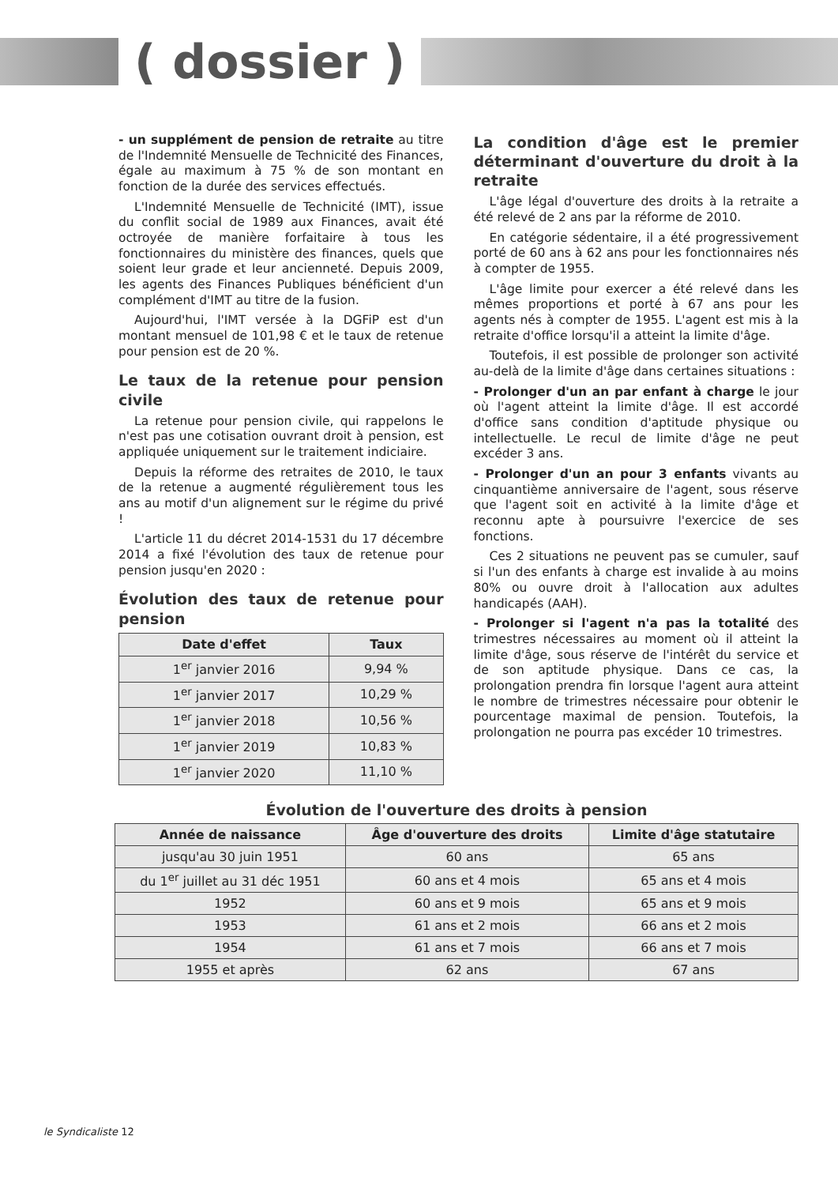( dossier )
- un supplément de pension de retraite au titre de l'Indemnité Mensuelle de Technicité des Finances, égale au maximum à 75 % de son montant en fonction de la durée des services effectués.
L'Indemnité Mensuelle de Technicité (IMT), issue du conflit social de 1989 aux Finances, avait été octroyée de manière forfaitaire à tous les fonctionnaires du ministère des finances, quels que soient leur grade et leur ancienneté. Depuis 2009, les agents des Finances Publiques bénéficient d'un complément d'IMT au titre de la fusion.
Aujourd'hui, l'IMT versée à la DGFiP est d'un montant mensuel de 101,98 € et le taux de retenue pour pension est de 20 %.
Le taux de la retenue pour pension civile
La retenue pour pension civile, qui rappelons le n'est pas une cotisation ouvrant droit à pension, est appliquée uniquement sur le traitement indiciaire.
Depuis la réforme des retraites de 2010, le taux de la retenue a augmenté régulièrement tous les ans au motif d'un alignement sur le régime du privé !
L'article 11 du décret 2014-1531 du 17 décembre 2014 a fixé l'évolution des taux de retenue pour pension jusqu'en 2020 :
Évolution des taux de retenue pour pension
| Date d'effet | Taux |
| --- | --- |
| 1<sup>er</sup> janvier 2016 | 9,94 % |
| 1<sup>er</sup> janvier 2017 | 10,29 % |
| 1<sup>er</sup> janvier 2018 | 10,56 % |
| 1<sup>er</sup> janvier 2019 | 10,83 % |
| 1<sup>er</sup> janvier 2020 | 11,10 % |
La condition d'âge est le premier déterminant d'ouverture du droit à la retraite
L'âge légal d'ouverture des droits à la retraite a été relevé de 2 ans par la réforme de 2010.
En catégorie sédentaire, il a été progressivement porté de 60 ans à 62 ans pour les fonctionnaires nés à compter de 1955.
L'âge limite pour exercer a été relevé dans les mêmes proportions et porté à 67 ans pour les agents nés à compter de 1955. L'agent est mis à la retraite d'office lorsqu'il a atteint la limite d'âge.
Toutefois, il est possible de prolonger son activité au-delà de la limite d'âge dans certaines situations :
- Prolonger d'un an par enfant à charge le jour où l'agent atteint la limite d'âge. Il est accordé d'office sans condition d'aptitude physique ou intellectuelle. Le recul de limite d'âge ne peut excéder 3 ans.
- Prolonger d'un an pour 3 enfants vivants au cinquantième anniversaire de l'agent, sous réserve que l'agent soit en activité à la limite d'âge et reconnu apte à poursuivre l'exercice de ses fonctions.
Ces 2 situations ne peuvent pas se cumuler, sauf si l'un des enfants à charge est invalide à au moins 80% ou ouvre droit à l'allocation aux adultes handicapés (AAH).
- Prolonger si l'agent n'a pas la totalité des trimestres nécessaires au moment où il atteint la limite d'âge, sous réserve de l'intérêt du service et de son aptitude physique. Dans ce cas, la prolongation prendra fin lorsque l'agent aura atteint le nombre de trimestres nécessaire pour obtenir le pourcentage maximal de pension. Toutefois, la prolongation ne pourra pas excéder 10 trimestres.
Évolution de l'ouverture des droits à pension
| Année de naissance | Âge d'ouverture des droits | Limite d'âge statutaire |
| --- | --- | --- |
| jusqu'au 30 juin 1951 | 60 ans | 65 ans |
| du 1<sup>er</sup> juillet au 31 déc 1951 | 60 ans et 4 mois | 65 ans et 4 mois |
| 1952 | 60 ans et 9 mois | 65 ans et 9 mois |
| 1953 | 61 ans et 2 mois | 66 ans et 2 mois |
| 1954 | 61 ans et 7 mois | 66 ans et 7 mois |
| 1955 et après | 62 ans | 67 ans |
le Syndicaliste 12